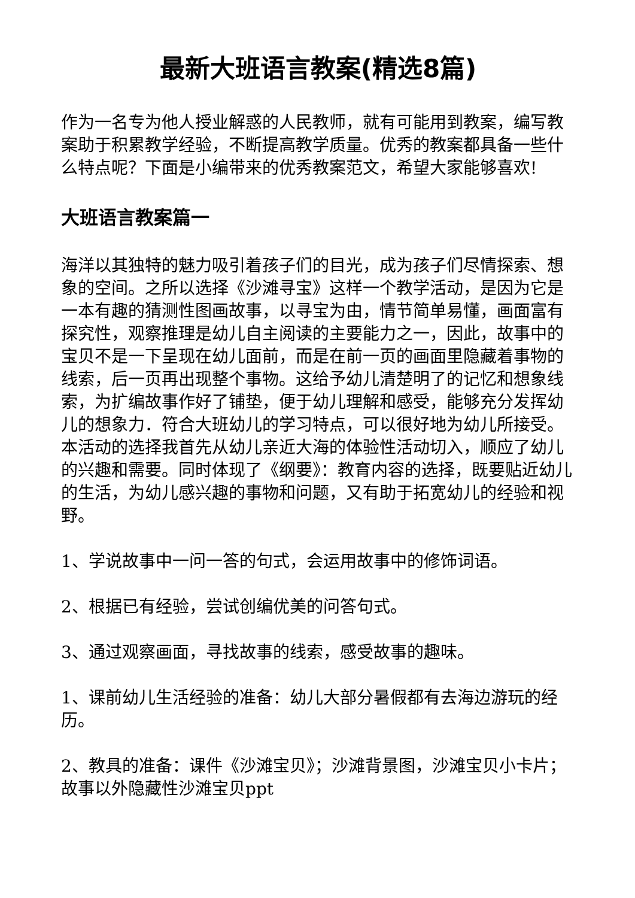最新大班语言教案(精选8篇)
作为一名专为他人授业解惑的人民教师，就有可能用到教案，编写教案助于积累教学经验，不断提高教学质量。优秀的教案都具备一些什么特点呢？下面是小编带来的优秀教案范文，希望大家能够喜欢!
大班语言教案篇一
海洋以其独特的魅力吸引着孩子们的目光，成为孩子们尽情探索、想象的空间。之所以选择《沙滩寻宝》这样一个教学活动，是因为它是一本有趣的猜测性图画故事，以寻宝为由，情节简单易懂，画面富有探究性，观察推理是幼儿自主阅读的主要能力之一，因此，故事中的宝贝不是一下呈现在幼儿面前，而是在前一页的画面里隐藏着事物的线索，后一页再出现整个事物。这给予幼儿清楚明了的记忆和想象线索，为扩编故事作好了铺垫，便于幼儿理解和感受，能够充分发挥幼儿的想象力．符合大班幼儿的学习特点，可以很好地为幼儿所接受。本活动的选择我首先从幼儿亲近大海的体验性活动切入，顺应了幼儿的兴趣和需要。同时体现了《纲要》：教育内容的选择，既要贴近幼儿的生活，为幼儿感兴趣的事物和问题，又有助于拓宽幼儿的经验和视野。
1、学说故事中一问一答的句式，会运用故事中的修饰词语。
2、根据已有经验，尝试创编优美的问答句式。
3、通过观察画面，寻找故事的线索，感受故事的趣味。
1、课前幼儿生活经验的准备：幼儿大部分暑假都有去海边游玩的经历。
2、教具的准备：课件《沙滩宝贝》；沙滩背景图，沙滩宝贝小卡片；故事以外隐藏性沙滩宝贝ppt